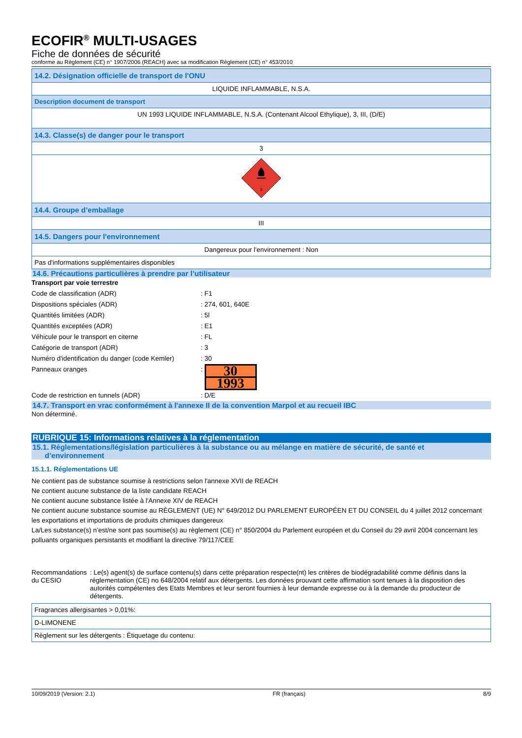ECOFIR<sup>®</sup> MULTI-USAGES
Fiche de données de sécurité
conforme au Règlement (CE) n° 1907/2006 (REACH) avec sa modification Règlement (CE) n° 453/2010
| 14.2. Désignation officielle de transport de l'ONU |
| LIQUIDE INFLAMMABLE, N.S.A. |
| Description document de transport |
| UN 1993 LIQUIDE INFLAMMABLE, N.S.A. (Contenant Alcool Ethylique), 3, III, (D/E) |
| 14.3. Classe(s) de danger pour le transport |
| 3 |
| 3 |
| 14.4. Groupe d’emballage |
| III |
| 14.5. Dangers pour l'environnement |
| Dangereux pour l'environnement : Non |
| Pas d'informations supplémentaires disponibles |
14.6. Précautions particulières à prendre par l’utilisateur
Transport par voie terrestre
Code de classification (ADR) : F1
Dispositions spéciales (ADR) : 274, 601, 640E
Quantités limitées (ADR) : 5l
Quantités exceptées (ADR) : E1
Véhicule pour le transport en citerne : FL
Catégorie de transport (ADR) : 3
Numéro d'identification du danger (code Kemler)
: 30
Panneaux oranges :
30
1993
Code de restriction en tunnels (ADR) : D/E
14.7. Transport en vrac conformément à l'annexe II de la convention Marpol et au recueil IBC
Non déterminé.
RUBRIQUE 15: Informations relatives à la réglementation
15.1. Réglementations/législation particulières à la substance ou au mélange en matière de sécurité, de santé et
d’environnement
15.1.1. Réglementations UE
Ne contient pas de substance soumise à restrictions selon l'annexe XVII de REACH
Ne contient aucune substance de la liste candidate REACH
Ne contient aucune substance listée à l'Annexe XIV de REACH
Ne contient aucune substance soumise au RÈGLEMENT (UE) N° 649/2012 DU PARLEMENT EUROPÉEN ET DU CONSEIL du 4 juillet 2012 concernant les exportations et importations de produits chimiques dangereux
La/Les substance(s) n’est/ne sont pas soumise(s) au règlement (CE) n° 850/2004 du Parlement européen et du Conseil du 29 avril 2004 concernant les polluants organiques persistants et modifiant la directive 79/117/CEE
Recommandations du CESIO : Le(s) agent(s) de surface contenu(s) dans cette préparation respecte(nt) les critères de biodégradabilité comme définis dans la réglementation (CE) no 648/2004 relatif aux détergents. Les données prouvant cette affirmation sont tenues à la disposition des autorités compétentes des Etats Membres et leur seront fournies à leur demande expresse ou à la demande du producteur de détergents.
| Fragrances allergisantes > 0,01%: |
| D-LIMONENE |
| Règlement sur les détergents : Étiquetage du contenu: |
10/09/2019 (Version: 2.1) FR (français) 8/9